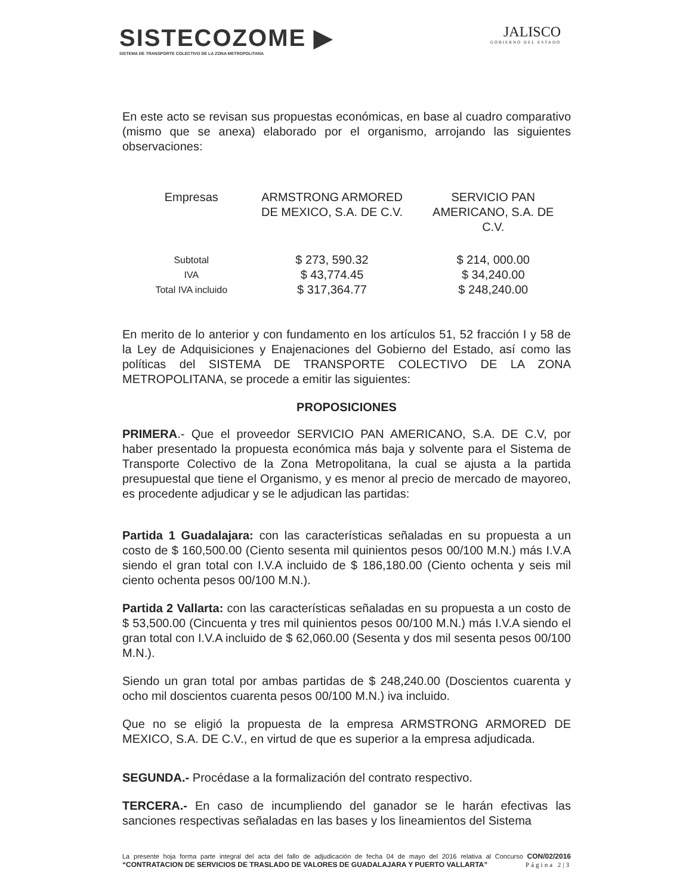SISTECOZOME ▶
SISTEMA DE TRANSPORTE COLECTIVO DE LA ZONA METROPOLITANA
JALISCO
GOBIERNO DEL ESTADO
En este acto se revisan sus propuestas económicas, en base al cuadro comparativo (mismo que se anexa) elaborado por el organismo, arrojando las siguientes observaciones:
| Empresas | ARMSTRONG ARMORED DE MEXICO, S.A. DE C.V. | SERVICIO PAN AMERICANO, S.A. DE C.V. |
| Subtotal IVA Total IVA incluido | $ 273, 590.32 $ 43,774.45 $ 317,364.77 | $ 214, 000.00 $ 34,240.00 $ 248,240.00 |
En merito de lo anterior y con fundamento en los artículos 51, 52 fracción I y 58 de la Ley de Adquisiciones y Enajenaciones del Gobierno del Estado, así como las políticas del SISTEMA DE TRANSPORTE COLECTIVO DE LA ZONA METROPOLITANA, se procede a emitir las siguientes:
PROPOSICIONES
PRIMERA.- Que el proveedor SERVICIO PAN AMERICANO, S.A. DE C.V, por haber presentado la propuesta económica más baja y solvente para el Sistema de Transporte Colectivo de la Zona Metropolitana, la cual se ajusta a la partida presupuestal que tiene el Organismo, y es menor al precio de mercado de mayoreo, es procedente adjudicar y se le adjudican las partidas:
Partida 1 Guadalajara: con las características señaladas en su propuesta a un costo de $ 160,500.00 (Ciento sesenta mil quinientos pesos 00/100 M.N.) más I.V.A siendo el gran total con I.V.A incluido de $ 186,180.00 (Ciento ochenta y seis mil ciento ochenta pesos 00/100 M.N.).
Partida 2 Vallarta: con las características señaladas en su propuesta a un costo de $ 53,500.00 (Cincuenta y tres mil quinientos pesos 00/100 M.N.) más I.V.A siendo el gran total con I.V.A incluido de $ 62,060.00 (Sesenta y dos mil sesenta pesos 00/100 M.N.).
Siendo un gran total por ambas partidas de $ 248,240.00 (Doscientos cuarenta y ocho mil doscientos cuarenta pesos 00/100 M.N.) iva incluido.
Que no se eligió la propuesta de la empresa ARMSTRONG ARMORED DE MEXICO, S.A. DE C.V., en virtud de que es superior a la empresa adjudicada.
SEGUNDA.- Procédase a la formalización del contrato respectivo.
TERCERA.- En caso de incumpliendo del ganador se le harán efectivas las sanciones respectivas señaladas en las bases y los lineamientos del Sistema
La presente hoja forma parte integral del acta del fallo de adjudicación de fecha 04 de mayo del 2016 relativa al Concurso CON/02/2016 “CONTRATACION DE SERVICIOS DE TRASLADO DE VALORES DE GUADALAJARA Y PUERTO VALLARTA” Página 2|3